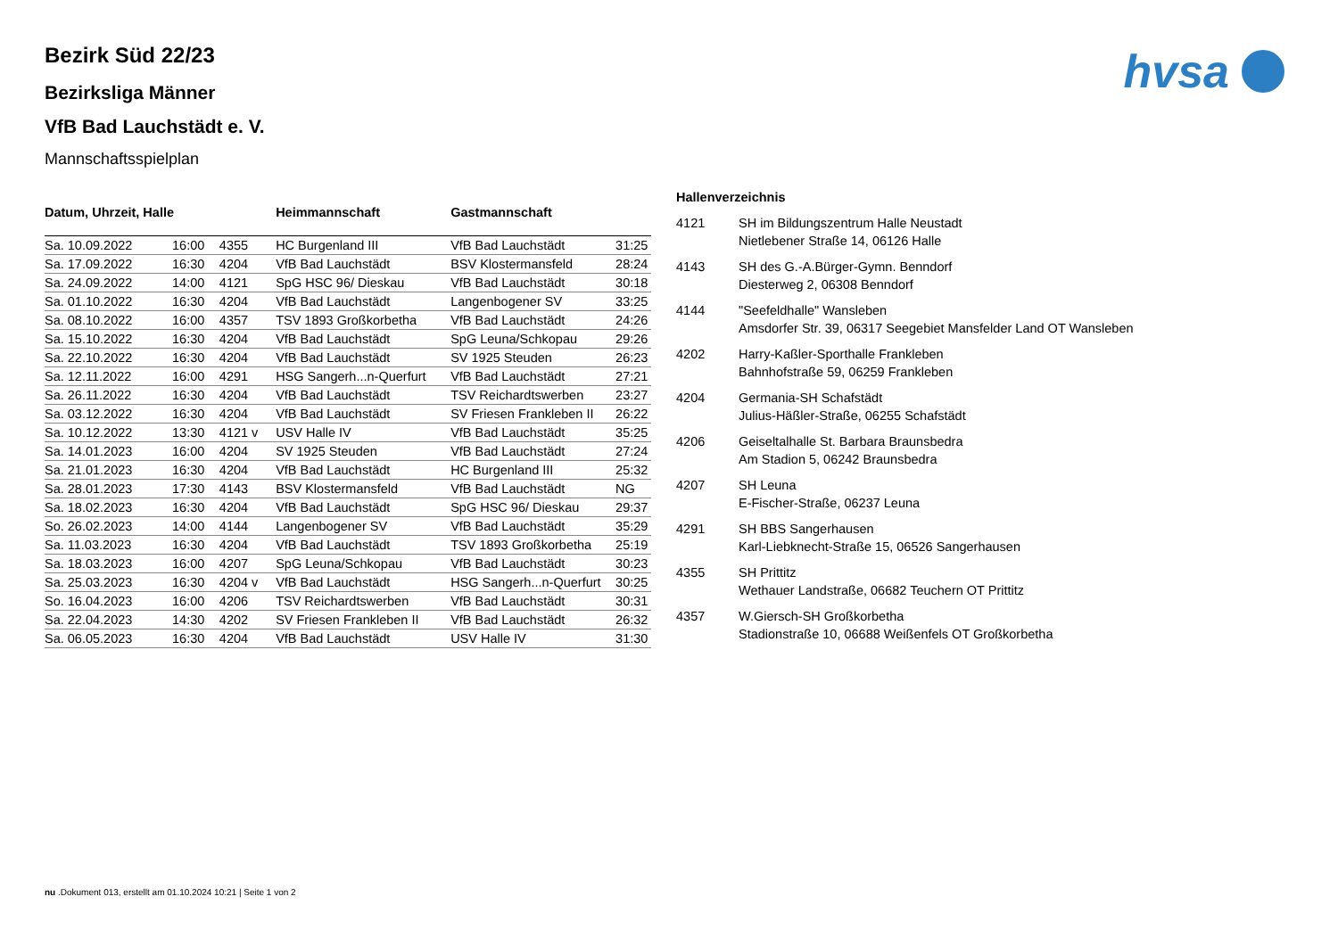hvsa
Bezirk Süd 22/23
Bezirksliga Männer
VfB Bad Lauchstädt e. V.
Mannschaftsspielplan
| Datum, Uhrzeit, Halle | | | Heimmannschaft | Gastmannschaft | |
| --- | --- | --- | --- | --- | --- |
| Sa. 10.09.2022 | 16:00 | 4355 | HC Burgenland III | VfB Bad Lauchstädt | 31:25 |
| Sa. 17.09.2022 | 16:30 | 4204 | VfB Bad Lauchstädt | BSV Klostermansfeld | 28:24 |
| Sa. 24.09.2022 | 14:00 | 4121 | SpG HSC 96/ Dieskau | VfB Bad Lauchstädt | 30:18 |
| Sa. 01.10.2022 | 16:30 | 4204 | VfB Bad Lauchstädt | Langenbogener SV | 33:25 |
| Sa. 08.10.2022 | 16:00 | 4357 | TSV 1893 Großkorbetha | VfB Bad Lauchstädt | 24:26 |
| Sa. 15.10.2022 | 16:30 | 4204 | VfB Bad Lauchstädt | SpG Leuna/Schkopau | 29:26 |
| Sa. 22.10.2022 | 16:30 | 4204 | VfB Bad Lauchstädt | SV 1925 Steuden | 26:23 |
| Sa. 12.11.2022 | 16:00 | 4291 | HSG Sangerh...n-Querfurt | VfB Bad Lauchstädt | 27:21 |
| Sa. 26.11.2022 | 16:30 | 4204 | VfB Bad Lauchstädt | TSV Reichardtswerben | 23:27 |
| Sa. 03.12.2022 | 16:30 | 4204 | VfB Bad Lauchstädt | SV Friesen Frankleben II | 26:22 |
| Sa. 10.12.2022 | 13:30 | 4121 v | USV Halle IV | VfB Bad Lauchstädt | 35:25 |
| Sa. 14.01.2023 | 16:00 | 4204 | SV 1925 Steuden | VfB Bad Lauchstädt | 27:24 |
| Sa. 21.01.2023 | 16:30 | 4204 | VfB Bad Lauchstädt | HC Burgenland III | 25:32 |
| Sa. 28.01.2023 | 17:30 | 4143 | BSV Klostermansfeld | VfB Bad Lauchstädt | NG |
| Sa. 18.02.2023 | 16:30 | 4204 | VfB Bad Lauchstädt | SpG HSC 96/ Dieskau | 29:37 |
| So. 26.02.2023 | 14:00 | 4144 | Langenbogener SV | VfB Bad Lauchstädt | 35:29 |
| Sa. 11.03.2023 | 16:30 | 4204 | VfB Bad Lauchstädt | TSV 1893 Großkorbetha | 25:19 |
| Sa. 18.03.2023 | 16:00 | 4207 | SpG Leuna/Schkopau | VfB Bad Lauchstädt | 30:23 |
| Sa. 25.03.2023 | 16:30 | 4204 v | VfB Bad Lauchstädt | HSG Sangerh...n-Querfurt | 30:25 |
| So. 16.04.2023 | 16:00 | 4206 | TSV Reichardtswerben | VfB Bad Lauchstädt | 30:31 |
| Sa. 22.04.2023 | 14:30 | 4202 | SV Friesen Frankleben II | VfB Bad Lauchstädt | 26:32 |
| Sa. 06.05.2023 | 16:30 | 4204 | VfB Bad Lauchstädt | USV Halle IV | 31:30 |
| Hallenverzeichnis | |
| --- | --- |
| 4121 | SH im Bildungszentrum Halle Neustadt Nietlebener Straße 14, 06126 Halle |
| 4143 | SH des G.-A.Bürger-Gymn. Benndorf Diesterweg 2, 06308 Benndorf |
| 4144 | "Seefeldhalle" Wansleben Amsdorfer Str. 39, 06317 Seegebiet Mansfelder Land OT Wansleben |
| 4202 | Harry-Kaßler-Sporthalle Frankleben Bahnhofstraße 59, 06259 Frankleben |
| 4204 | Germania-SH Schafstädt Julius-Häßler-Straße, 06255 Schafstädt |
| 4206 | Geiseltalhalle St. Barbara Braunsbedra Am Stadion 5, 06242 Braunsbedra |
| 4207 | SH Leuna E-Fischer-Straße, 06237 Leuna |
| 4291 | SH BBS Sangerhausen Karl-Liebknecht-Straße 15, 06526 Sangerhausen |
| 4355 | SH Prittitz Wethauer Landstraße, 06682 Teuchern OT Prittitz |
| 4357 | W.Giersch-SH Großkorbetha Stadionstraße 10, 06688 Weißenfels OT Großkorbetha |
nu .Dokument 013, erstellt am 01.10.2024 10:21 | Seite 1 von 2